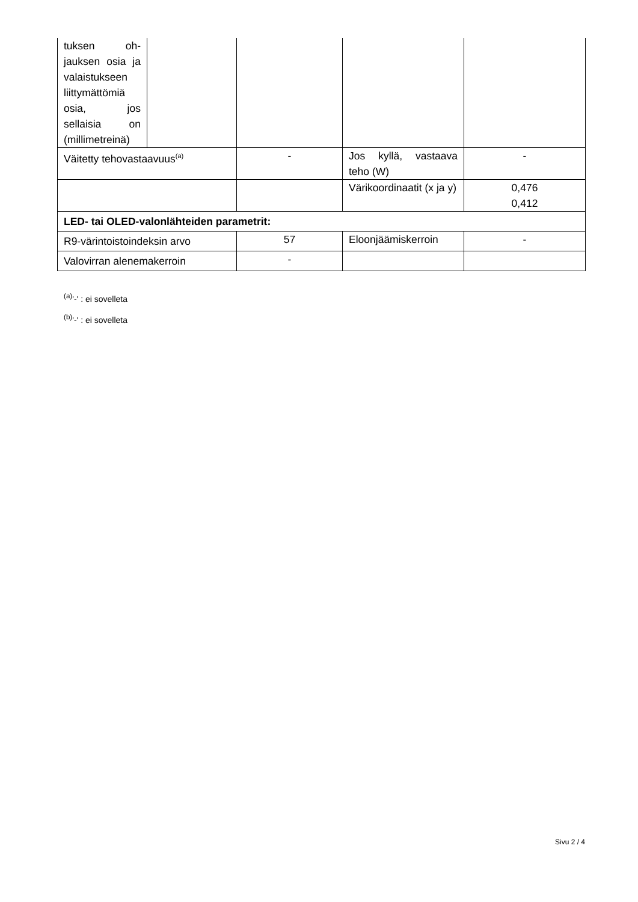| tuksen oh­jauksen osia ja valaistuk­seen liittymät­tömiä osia, jos sellaisia on (millimet­reinä) | | | | |
| Väitetty tehovastaavuus<sup>(a)</sup> | | - | Jos kyllä, vastaava teho (W) | - |
| | | | Värikoordinaatit (x ja y) | 0,476 0,412 |
| LED- tai OLED-valonlähteiden parametrit: | | | | |
| R9-värintoistoindeksin arvo | | 57 | Eloonjäämiskerroin | - |
| Valovirran alenemakerroin | | - | | |
<sup>(a)</sup> '-' : ei sovelleta
<sup>(b)</sup> '-' : ei sovelleta
Sivu 2 / 4